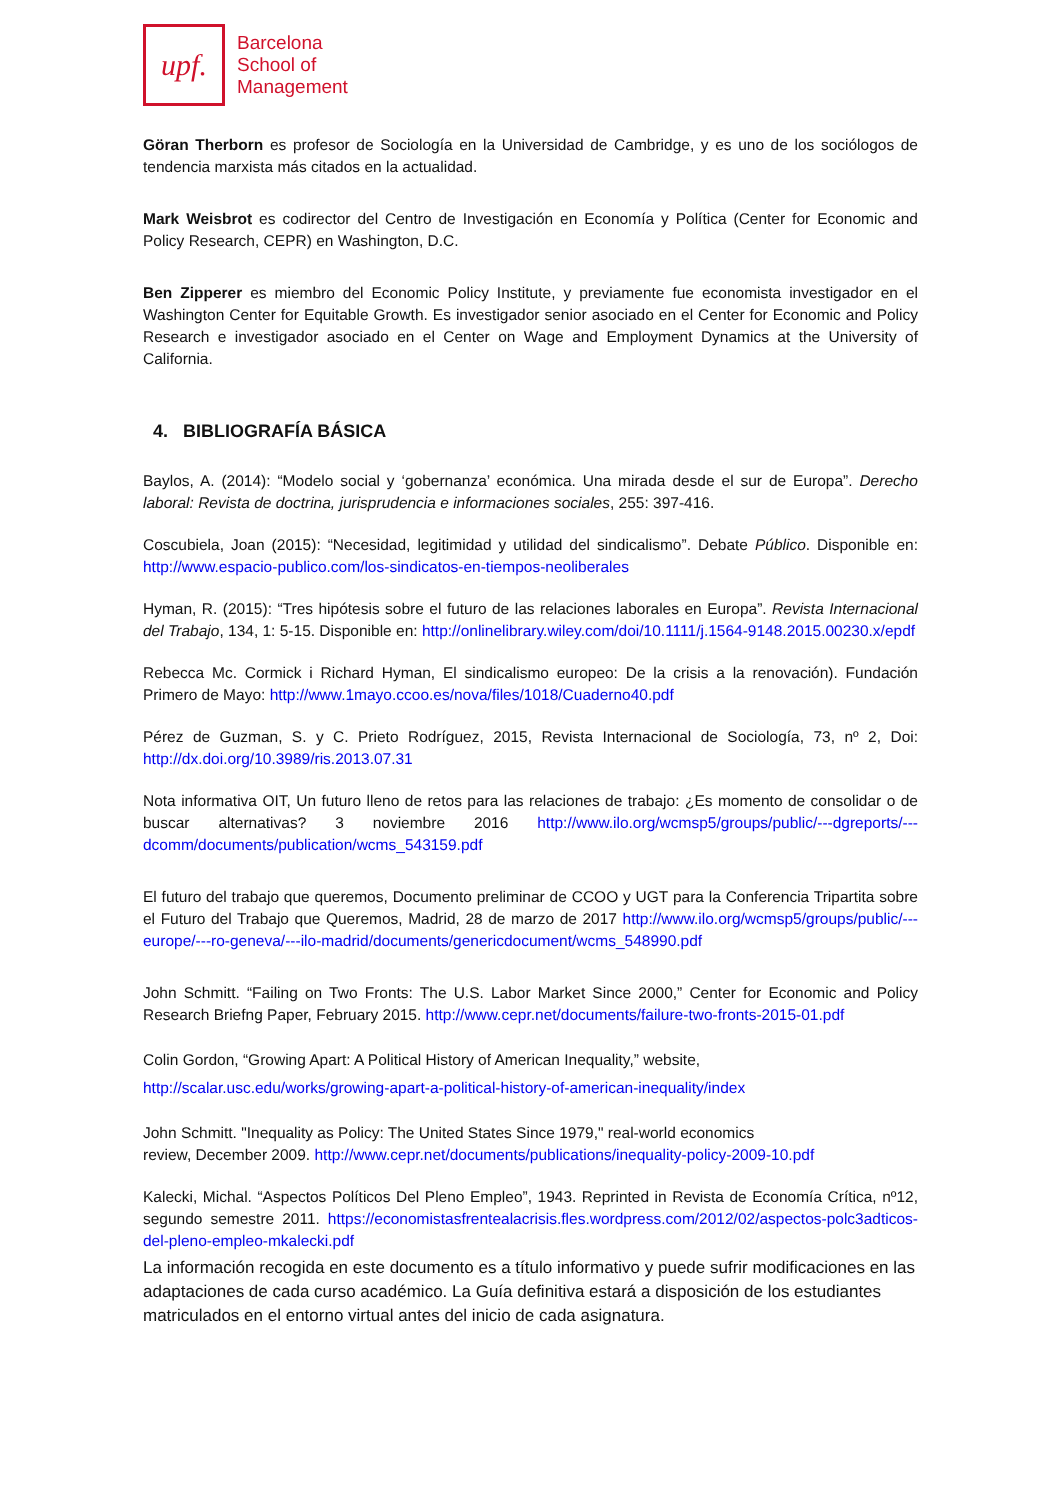upf.
Barcelona
School of
Management
Göran Therborn es profesor de Sociología en la Universidad de Cambridge, y es uno de los sociólogos de tendencia marxista más citados en la actualidad.
Mark Weisbrot es codirector del Centro de Investigación en Economía y Política (Center for Economic and Policy Research, CEPR) en Washington, D.C.
Ben Zipperer es miembro del Economic Policy Institute, y previamente fue economista investigador en el Washington Center for Equitable Growth. Es investigador senior asociado en el Center for Economic and Policy Research e investigador asociado en el Center on Wage and Employment Dynamics at the University of California.
4. BIBLIOGRAFÍA BÁSICA
Baylos, A. (2014): “Modelo social y ‘gobernanza’ económica. Una mirada desde el sur de Europa”. Derecho laboral: Revista de doctrina, jurisprudencia e informaciones sociales, 255: 397-416.
Coscubiela, Joan (2015): “Necesidad, legitimidad y utilidad del sindicalismo”. Debate Público. Disponible en: http://www.espacio-publico.com/los-sindicatos-en-tiempos-neoliberales
Hyman, R. (2015): “Tres hipótesis sobre el futuro de las relaciones laborales en Europa”. Revista Internacional del Trabajo, 134, 1: 5-15. Disponible en: http://onlinelibrary.wiley.com/doi/10.1111/j.1564-9148.2015.00230.x/epdf
Rebecca Mc. Cormick i Richard Hyman, El sindicalismo europeo: De la crisis a la renovación). Fundación Primero de Mayo: http://www.1mayo.ccoo.es/nova/files/1018/Cuaderno40.pdf
Pérez de Guzman, S. y C. Prieto Rodríguez, 2015, Revista Internacional de Sociología, 73, nº 2, Doi: http://dx.doi.org/10.3989/ris.2013.07.31
Nota informativa OIT, Un futuro lleno de retos para las relaciones de trabajo: ¿Es momento de consolidar o de buscar alternativas? 3 noviembre 2016 http://www.ilo.org/wcmsp5/groups/public/---dgreports/---dcomm/documents/publication/wcms_543159.pdf
El futuro del trabajo que queremos, Documento preliminar de CCOO y UGT para la Conferencia Tripartita sobre el Futuro del Trabajo que Queremos, Madrid, 28 de marzo de 2017 http://www.ilo.org/wcmsp5/groups/public/---europe/---ro-geneva/---ilo-madrid/documents/genericdocument/wcms_548990.pdf
John Schmitt. “Failing on Two Fronts: The U.S. Labor Market Since 2000,” Center for Economic and Policy Research Briefng Paper, February 2015. http://www.cepr.net/documents/failure-two-fronts-2015-01.pdf
Colin Gordon, “Growing Apart: A Political History of American Inequality,” website,
http://scalar.usc.edu/works/growing-apart-a-political-history-of-american-inequality/index
John Schmitt. "Inequality as Policy: The United States Since 1979," real-world economics
review, December 2009. http://www.cepr.net/documents/publications/inequality-policy-2009-10.pdf
Kalecki, Michal. “Aspectos Políticos Del Pleno Empleo”, 1943. Reprinted in Revista de Economía Crítica, nº12, segundo semestre 2011. https://economistasfrentealacrisis.fles.wordpress.com/2012/02/aspectos-polc3adticos-del-pleno-empleo-mkalecki.pdf
La información recogida en este documento es a título informativo y puede sufrir modificaciones en las adaptaciones de cada curso académico. La Guía definitiva estará a disposición de los estudiantes matriculados en el entorno virtual antes del inicio de cada asignatura.